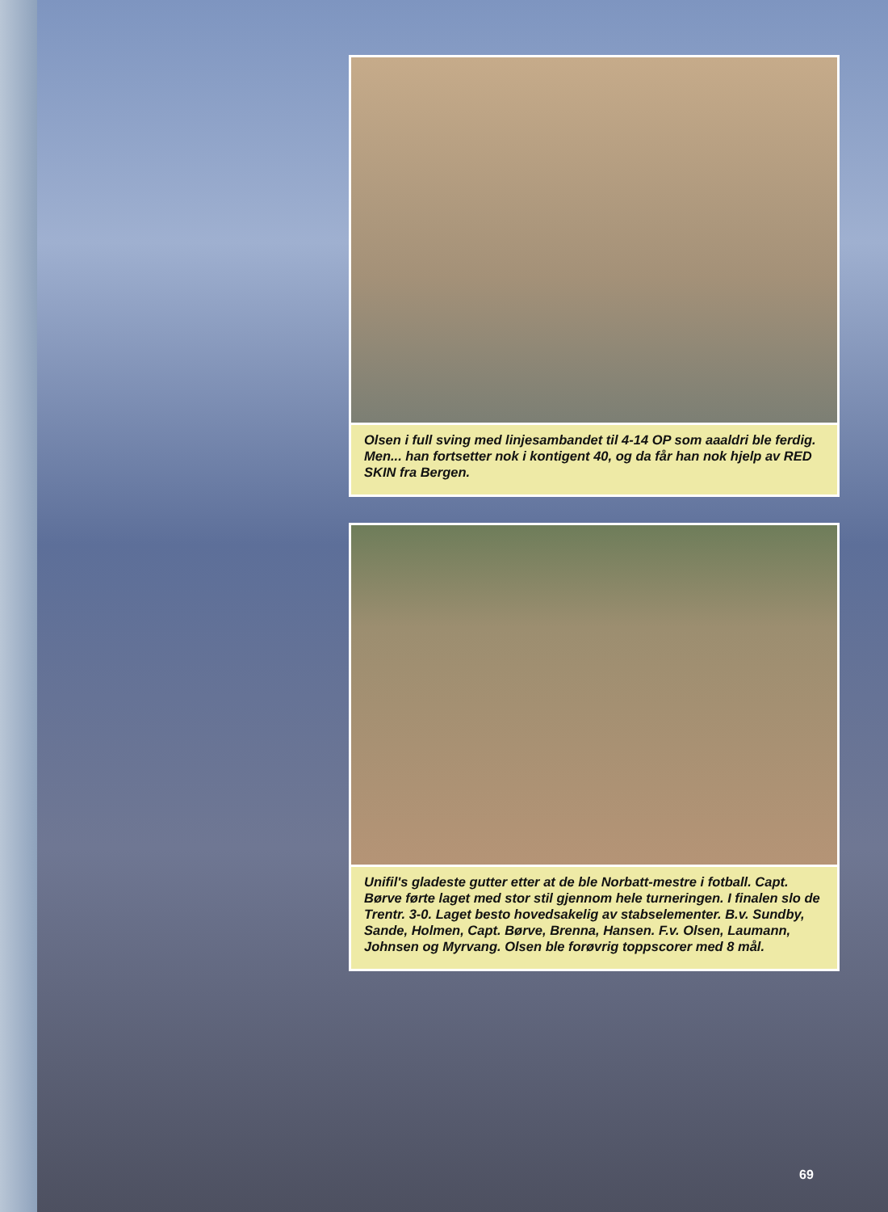Olsen i full sving med linjesambandet til 4-14 OP som aaaldri ble ferdig. Men... han fortsetter nok i kontigent 40, og da får han nok hjelp av RED SKIN fra Bergen.
Unifil's gladeste gutter etter at de ble Norbatt-mestre i fotball. Capt. Børve førte laget med stor stil gjennom hele turneringen. I finalen slo de Trentr. 3-0. Laget besto hovedsakelig av stabselementer. B.v. Sundby, Sande, Holmen, Capt. Børve, Brenna, Hansen. F.v. Olsen, Laumann, Johnsen og Myrvang. Olsen ble forøvrig toppscorer med 8 mål.
69